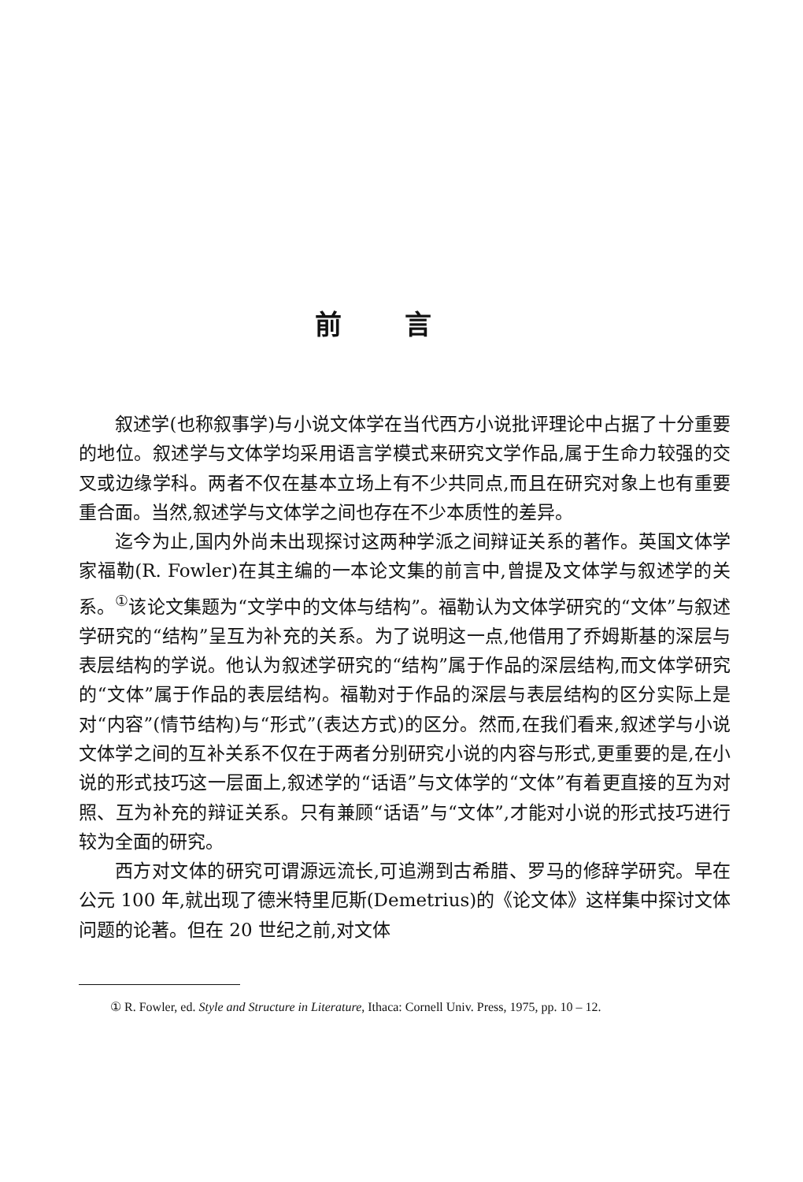前言
叙述学(也称叙事学)与小说文体学在当代西方小说批评理论中占据了十分重要的地位。叙述学与文体学均采用语言学模式来研究文学作品,属于生命力较强的交叉或边缘学科。两者不仅在基本立场上有不少共同点,而且在研究对象上也有重要重合面。当然,叙述学与文体学之间也存在不少本质性的差异。
迄今为止,国内外尚未出现探讨这两种学派之间辩证关系的著作。英国文体学家福勒(R. Fowler)在其主编的一本论文集的前言中,曾提及文体学与叙述学的关系。<sup>①</sup>该论文集题为“文学中的文体与结构”。福勒认为文体学研究的“文体”与叙述学研究的“结构”呈互为补充的关系。为了说明这一点,他借用了乔姆斯基的深层与表层结构的学说。他认为叙述学研究的“结构”属于作品的深层结构,而文体学研究的“文体”属于作品的表层结构。福勒对于作品的深层与表层结构的区分实际上是对“内容”(情节结构)与“形式”(表达方式)的区分。然而,在我们看来,叙述学与小说文体学之间的互补关系不仅在于两者分别研究小说的内容与形式,更重要的是,在小说的形式技巧这一层面上,叙述学的“话语”与文体学的“文体”有着更直接的互为对照、互为补充的辩证关系。只有兼顾“话语”与“文体”,才能对小说的形式技巧进行较为全面的研究。
西方对文体的研究可谓源远流长,可追溯到古希腊、罗马的修辞学研究。早在公元 100 年,就出现了德米特里厄斯(Demetrius)的《论文体》这样集中探讨文体问题的论著。但在 20 世纪之前,对文体
① R. Fowler, ed. Style and Structure in Literature, Ithaca: Cornell Univ. Press, 1975, pp. 10 – 12.